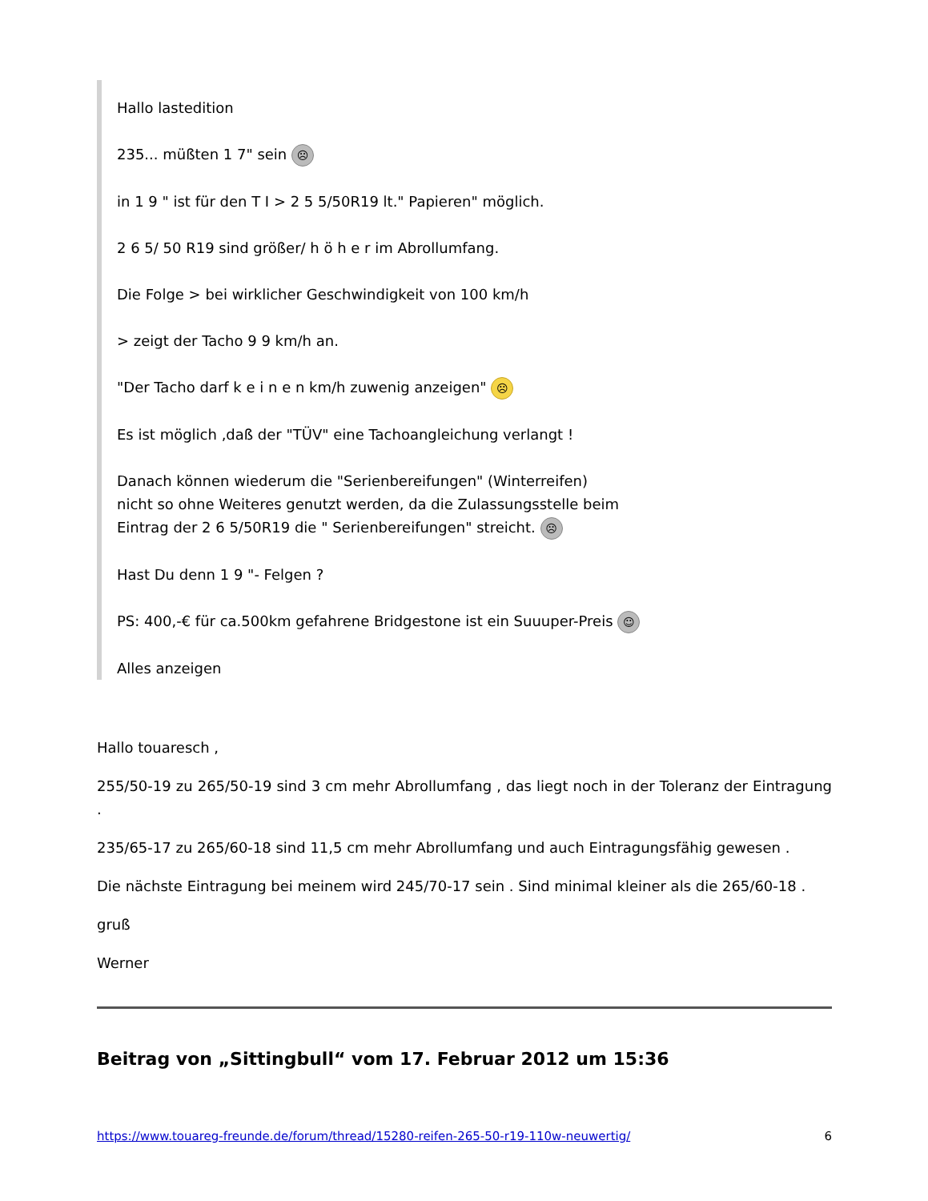Hallo lastedition
235... müßten 1 7" sein ☹
in 1 9 " ist für den T I > 2 5 5/50R19 lt." Papieren" möglich.
2 6 5/ 50 R19 sind größer/ h ö h e r im Abrollumfang.
Die Folge > bei wirklicher Geschwindigkeit von 100 km/h
> zeigt der Tacho 9 9 km/h an.
"Der Tacho darf k e i n e n km/h zuwenig anzeigen" ☹
Es ist möglich ,daß der "TÜV" eine Tachoangleichung verlangt !
Danach können wiederum die "Serienbereifungen" (Winterreifen)
nicht so ohne Weiteres genutzt werden, da die Zulassungsstelle beim
Eintrag der 2 6 5/50R19 die " Serienbereifungen" streicht. ☹
Hast Du denn 1 9 "- Felgen ?
PS: 400,-€ für ca.500km gefahrene Bridgestone ist ein Suuuper-Preis ☺
Alles anzeigen
Hallo touaresch ,
255/50-19 zu 265/50-19 sind 3 cm mehr Abrollumfang , das liegt noch in der Toleranz der Eintragung .
235/65-17 zu 265/60-18 sind 11,5 cm mehr Abrollumfang und auch Eintragungsfähig gewesen .
Die nächste Eintragung bei meinem wird 245/70-17 sein . Sind minimal kleiner als die 265/60-18 .
gruß
Werner
Beitrag von „Sittingbull“ vom 17. Februar 2012 um 15:36
https://www.touareg-freunde.de/forum/thread/15280-reifen-265-50-r19-110w-neuwertig/ 6